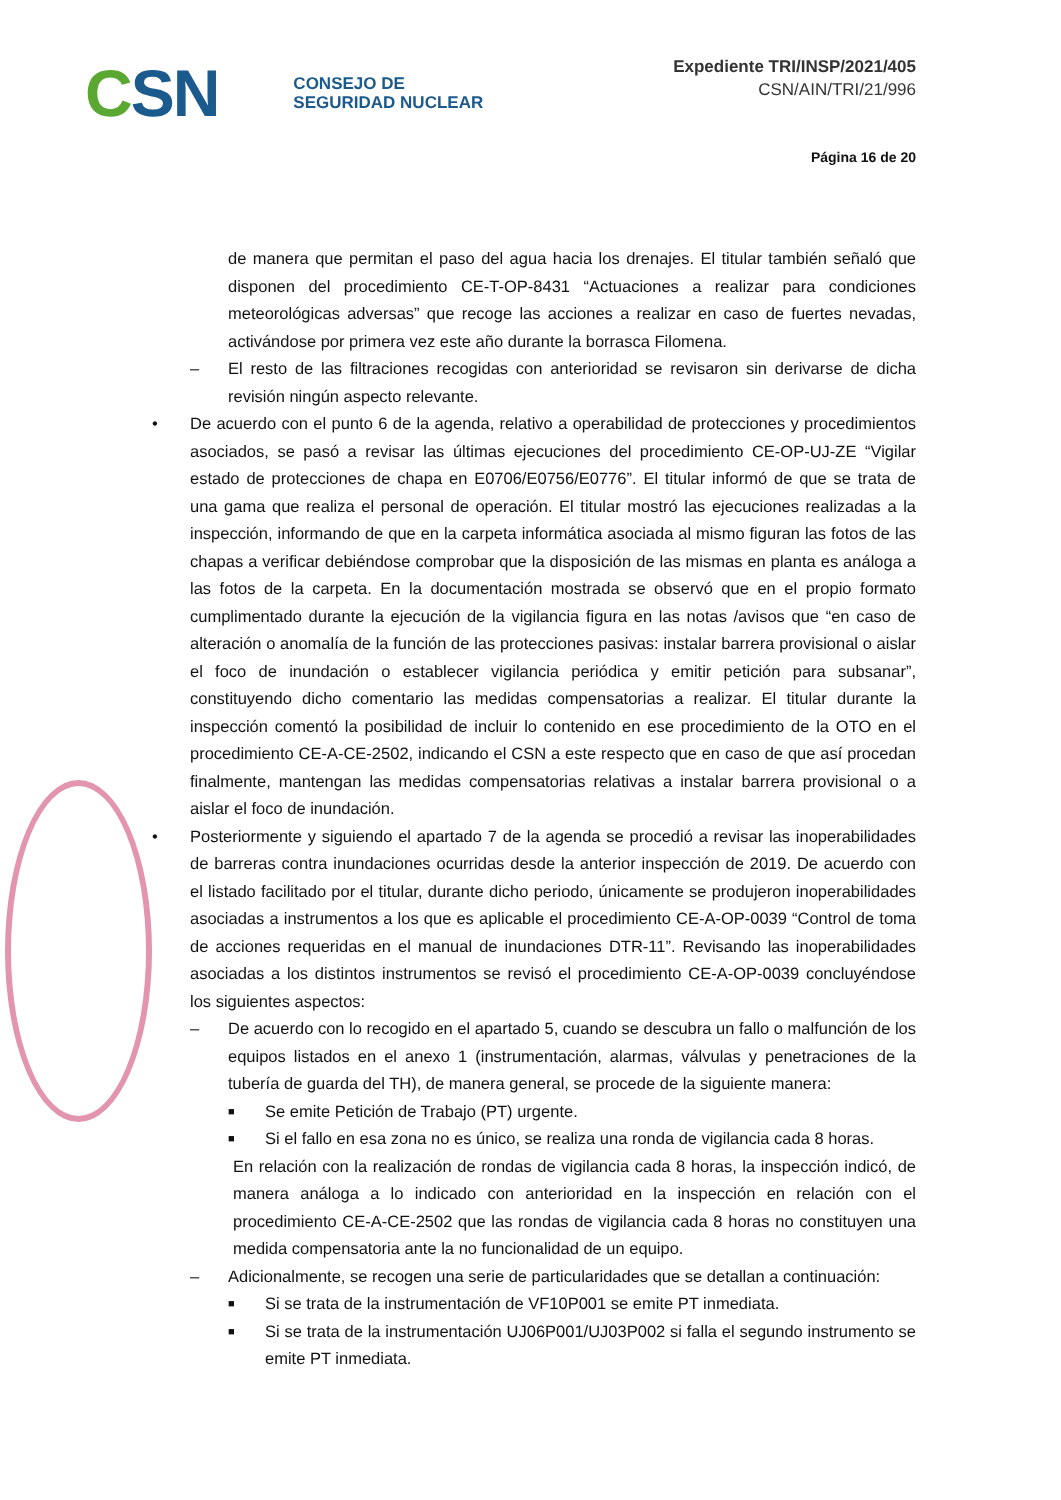CSN
CONSEJO DE
SEGURIDAD NUCLEAR
Expediente TRI/INSP/2021/405
CSN/AIN/TRI/21/996
Página 16 de 20
de manera que permitan el paso del agua hacia los drenajes. El titular también señaló que disponen del procedimiento CE-T-OP-8431 “Actuaciones a realizar para condiciones meteorológicas adversas” que recoge las acciones a realizar en caso de fuertes nevadas, activándose por primera vez este año durante la borrasca Filomena.
– El resto de las filtraciones recogidas con anterioridad se revisaron sin derivarse de dicha revisión ningún aspecto relevante.
• De acuerdo con el punto 6 de la agenda, relativo a operabilidad de protecciones y procedimientos asociados, se pasó a revisar las últimas ejecuciones del procedimiento CE-OP-UJ-ZE “Vigilar estado de protecciones de chapa en E0706/E0756/E0776”. El titular informó de que se trata de una gama que realiza el personal de operación. El titular mostró las ejecuciones realizadas a la inspección, informando de que en la carpeta informática asociada al mismo figuran las fotos de las chapas a verificar debiéndose comprobar que la disposición de las mismas en planta es análoga a las fotos de la carpeta. En la documentación mostrada se observó que en el propio formato cumplimentado durante la ejecución de la vigilancia figura en las notas /avisos que “en caso de alteración o anomalía de la función de las protecciones pasivas: instalar barrera provisional o aislar el foco de inundación o establecer vigilancia periódica y emitir petición para subsanar”, constituyendo dicho comentario las medidas compensatorias a realizar. El titular durante la inspección comentó la posibilidad de incluir lo contenido en ese procedimiento de la OTO en el procedimiento CE-A-CE-2502, indicando el CSN a este respecto que en caso de que así procedan finalmente, mantengan las medidas compensatorias relativas a instalar barrera provisional o a aislar el foco de inundación.
• Posteriormente y siguiendo el apartado 7 de la agenda se procedió a revisar las inoperabilidades de barreras contra inundaciones ocurridas desde la anterior inspección de 2019. De acuerdo con el listado facilitado por el titular, durante dicho periodo, únicamente se produjeron inoperabilidades asociadas a instrumentos a los que es aplicable el procedimiento CE-A-OP-0039 “Control de toma de acciones requeridas en el manual de inundaciones DTR-11”. Revisando las inoperabilidades asociadas a los distintos instrumentos se revisó el procedimiento CE-A-OP-0039 concluyéndose los siguientes aspectos:
– De acuerdo con lo recogido en el apartado 5, cuando se descubra un fallo o malfunción de los equipos listados en el anexo 1 (instrumentación, alarmas, válvulas y penetraciones de la tubería de guarda del TH), de manera general, se procede de la siguiente manera:
■
Se emite Petición de Trabajo (PT) urgente.
■
Si el fallo en esa zona no es único, se realiza una ronda de vigilancia cada 8 horas.
En relación con la realización de rondas de vigilancia cada 8 horas, la inspección indicó, de manera análoga a lo indicado con anterioridad en la inspección en relación con el procedimiento CE-A-CE-2502 que las rondas de vigilancia cada 8 horas no constituyen una medida compensatoria ante la no funcionalidad de un equipo.
– Adicionalmente, se recogen una serie de particularidades que se detallan a continuación:
■
Si se trata de la instrumentación de VF10P001 se emite PT inmediata.
■
Si se trata de la instrumentación UJ06P001/UJ03P002 si falla el segundo instrumento se emite PT inmediata.